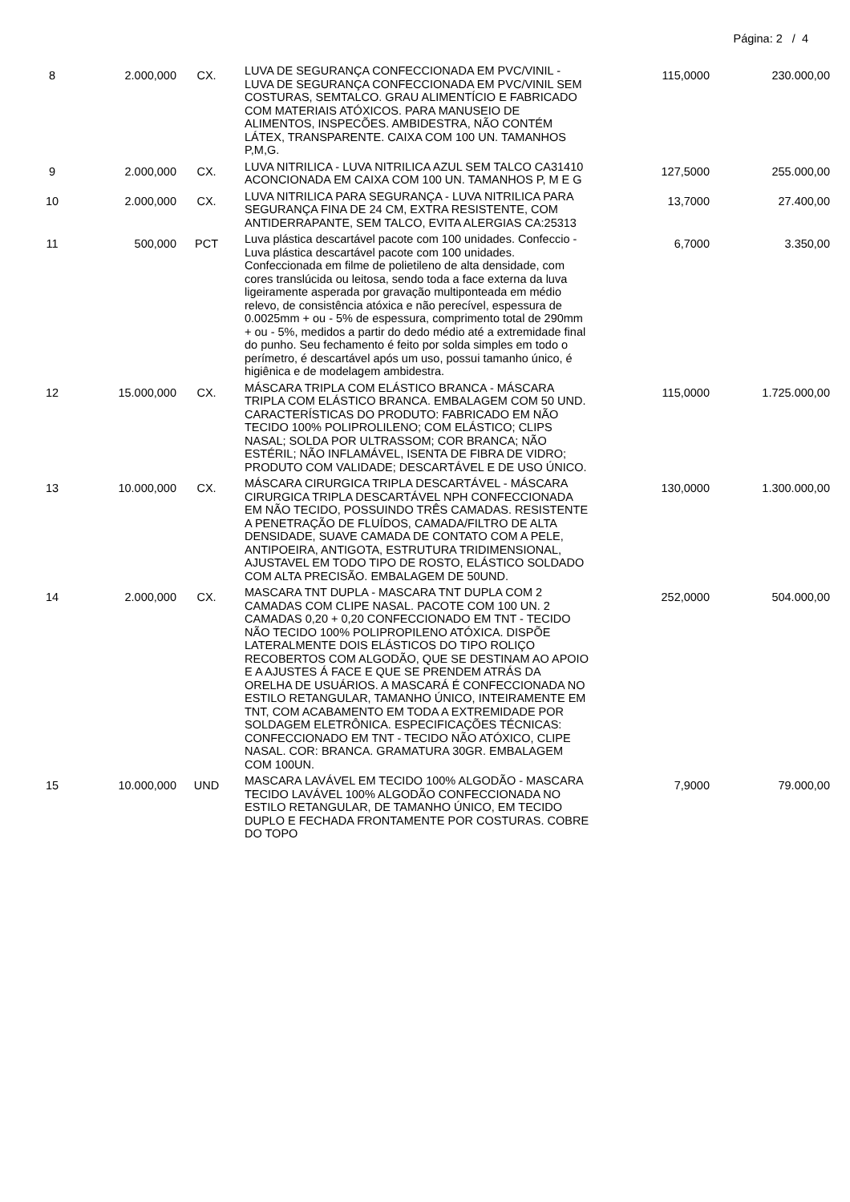Página: 2 / 4
| 8 | 2.000,000 | CX. | LUVA DE SEGURANÇA CONFECCIONADA EM PVC/VINIL - LUVA DE SEGURANÇA CONFECCIONADA EM PVC/VINIL SEM COSTURAS, SEMTALCO. GRAU ALIMENTÍCIO E FABRICADO COM MATERIAIS ATÓXICOS. PARA MANUSEIO DE ALIMENTOS, INSPECÕES. AMBIDESTRA, NÃO CONTÉM LÁTEX, TRANSPARENTE. CAIXA COM 100 UN. TAMANHOS P,M,G. | 115,0000 | 230.000,00 |
| 9 | 2.000,000 | CX. | LUVA NITRILICA - LUVA NITRILICA AZUL SEM TALCO CA31410 ACONCIONADA EM CAIXA COM 100 UN. TAMANHOS P, M E G | 127,5000 | 255.000,00 |
| 10 | 2.000,000 | CX. | LUVA NITRILICA PARA SEGURANÇA - LUVA NITRILICA PARA SEGURANÇA FINA DE 24 CM, EXTRA RESISTENTE, COM ANTIDERRAPANTE, SEM TALCO, EVITA ALERGIAS CA:25313 | 13,7000 | 27.400,00 |
| 11 | 500,000 | PCT | Luva plástica descartável pacote com 100 unidades. Confeccio - Luva plástica descartável pacote com 100 unidades. Confeccionada em filme de polietileno de alta densidade, com cores translúcida ou leitosa, sendo toda a face externa da luva ligeiramente asperada por gravação multiponteada em médio relevo, de consistência atóxica e não perecível, espessura de 0.0025mm + ou - 5% de espessura, comprimento total de 290mm + ou - 5%, medidos a partir do dedo médio até a extremidade final do punho. Seu fechamento é feito por solda simples em todo o perímetro, é descartável após um uso, possui tamanho único, é higiênica e de modelagem ambidestra. | 6,7000 | 3.350,00 |
| 12 | 15.000,000 | CX. | MÁSCARA TRIPLA COM ELÁSTICO BRANCA - MÁSCARA TRIPLA COM ELÁSTICO BRANCA. EMBALAGEM COM 50 UND. CARACTERÍSTICAS DO PRODUTO: FABRICADO EM NÃO TECIDO 100% POLIPROLILENO; COM ELÁSTICO; CLIPS NASAL; SOLDA POR ULTRASSOM; COR BRANCA; NÃO ESTÉRIL; NÃO INFLAMÁVEL, ISENTA DE FIBRA DE VIDRO; PRODUTO COM VALIDADE; DESCARTÁVEL E DE USO ÚNICO. | 115,0000 | 1.725.000,00 |
| 13 | 10.000,000 | CX. | MÁSCARA CIRURGICA TRIPLA DESCARTÁVEL - MÁSCARA CIRURGICA TRIPLA DESCARTÁVEL NPH CONFECCIONADA EM NÃO TECIDO, POSSUINDO TRÊS CAMADAS. RESISTENTE A PENETRAÇÃO DE FLUÍDOS, CAMADA/FILTRO DE ALTA DENSIDADE, SUAVE CAMADA DE CONTATO COM A PELE, ANTIPOEIRA, ANTIGOTA, ESTRUTURA TRIDIMENSIONAL, AJUSTAVEL EM TODO TIPO DE ROSTO, ELÁSTICO SOLDADO COM ALTA PRECISÃO. EMBALAGEM DE 50UND. | 130,0000 | 1.300.000,00 |
| 14 | 2.000,000 | CX. | MASCARA TNT DUPLA - MASCARA TNT DUPLA COM 2 CAMADAS COM CLIPE NASAL. PACOTE COM 100 UN. 2 CAMADAS 0,20 + 0,20 CONFECCIONADO EM TNT - TECIDO NÃO TECIDO 100% POLIPROPILENO ATÓXICA. DISPÕE LATERALMENTE DOIS ELÁSTICOS DO TIPO ROLIÇO RECOBERTOS COM ALGODÃO, QUE SE DESTINAM AO APOIO E A AJUSTES Á FACE E QUE SE PRENDEM ATRÁS DA ORELHA DE USUÁRIOS. A MASCARÁ É CONFECCIONADA NO ESTILO RETANGULAR, TAMANHO ÚNICO, INTEIRAMENTE EM TNT, COM ACABAMENTO EM TODA A EXTREMIDADE POR SOLDAGEM ELETRÔNICA. ESPECIFICAÇÕES TÉCNICAS: CONFECCIONADO EM TNT - TECIDO NÃO ATÓXICO, CLIPE NASAL. COR: BRANCA. GRAMATURA 30GR. EMBALAGEM COM 100UN. | 252,0000 | 504.000,00 |
| 15 | 10.000,000 | UND | MASCARA LAVÁVEL EM TECIDO 100% ALGODÃO - MASCARA TECIDO LAVÁVEL 100% ALGODÃO CONFECCIONADA NO ESTILO RETANGULAR, DE TAMANHO ÚNICO, EM TECIDO DUPLO E FECHADA FRONTAMENTE POR COSTURAS. COBRE DO TOPO | 7,9000 | 79.000,00 |